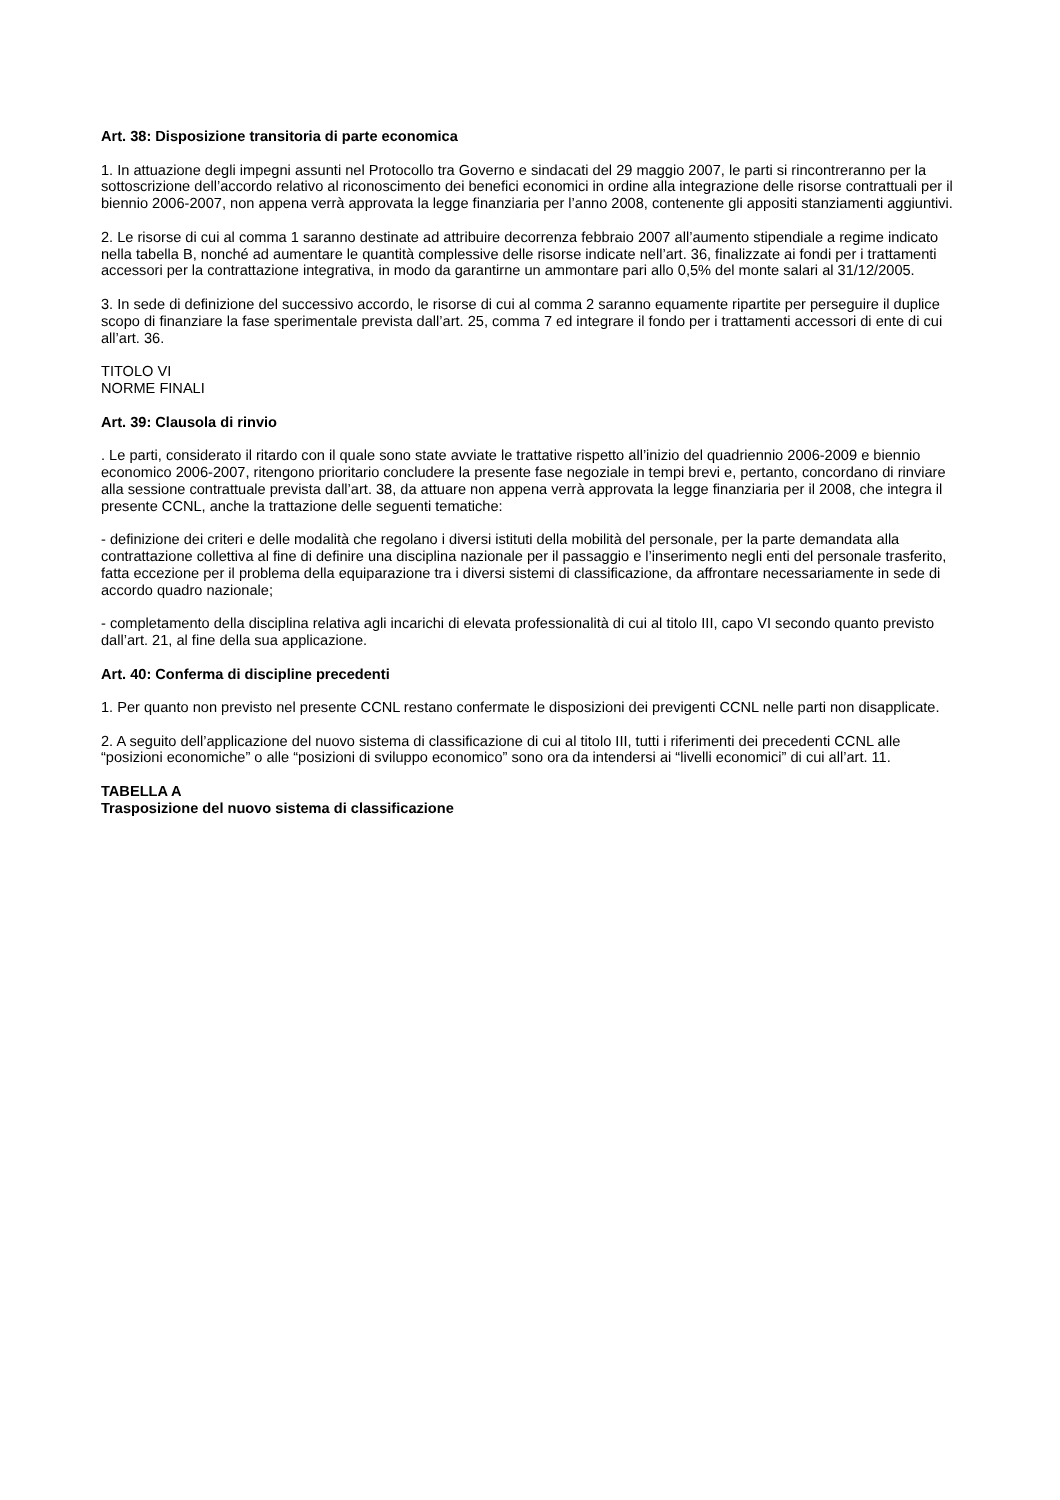Art. 38: Disposizione transitoria di parte economica
1. In attuazione degli impegni assunti nel Protocollo tra Governo e sindacati del 29 maggio 2007, le parti si rincontreranno per la sottoscrizione dell’accordo relativo al riconoscimento dei benefici economici in ordine alla integrazione delle risorse contrattuali per il biennio 2006-2007, non appena verrà approvata la legge finanziaria per l’anno 2008, contenente gli appositi stanziamenti aggiuntivi.
2. Le risorse di cui al comma 1 saranno destinate ad attribuire decorrenza febbraio 2007 all’aumento stipendiale a regime indicato nella tabella B, nonché ad aumentare le quantità complessive delle risorse indicate nell’art. 36, finalizzate ai fondi per i trattamenti accessori per la contrattazione integrativa, in modo da garantirne un ammontare pari allo 0,5% del monte salari al 31/12/2005.
3. In sede di definizione del successivo accordo, le risorse di cui al comma 2 saranno equamente ripartite per perseguire il duplice scopo di finanziare la fase sperimentale prevista dall’art. 25, comma 7 ed integrare il fondo per i trattamenti accessori di ente di cui all’art. 36.
TITOLO VI
NORME FINALI
Art. 39: Clausola di rinvio
. Le parti, considerato il ritardo con il quale sono state avviate le trattative rispetto all’inizio del quadriennio 2006-2009 e biennio economico 2006-2007, ritengono prioritario concludere la presente fase negoziale in tempi brevi e, pertanto, concordano di rinviare alla sessione contrattuale prevista dall’art. 38, da attuare non appena verrà approvata la legge finanziaria per il 2008, che integra il presente CCNL, anche la trattazione delle seguenti tematiche:
- definizione dei criteri e delle modalità che regolano i diversi istituti della mobilità del personale, per la parte demandata alla contrattazione collettiva al fine di definire una disciplina nazionale per il passaggio e l’inserimento negli enti del personale trasferito, fatta eccezione per il problema della equiparazione tra i diversi sistemi di classificazione, da affrontare necessariamente in sede di accordo quadro nazionale;
- completamento della disciplina relativa agli incarichi di elevata professionalità di cui al titolo III, capo VI secondo quanto previsto dall’art. 21, al fine della sua applicazione.
Art. 40: Conferma di discipline precedenti
1. Per quanto non previsto nel presente CCNL restano confermate le disposizioni dei previgenti CCNL nelle parti non disapplicate.
2. A seguito dell’applicazione del nuovo sistema di classificazione di cui al titolo III, tutti i riferimenti dei precedenti CCNL alle “posizioni economiche” o alle “posizioni di sviluppo economico” sono ora da intendersi ai “livelli economici” di cui all’art. 11.
TABELLA A
Trasposizione del nuovo sistema di classificazione